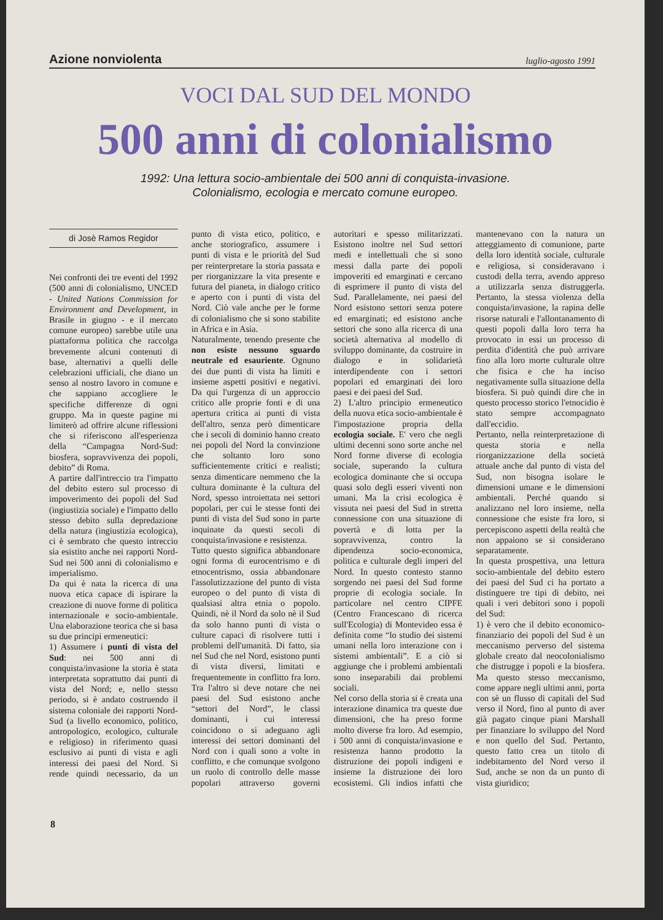Azione nonviolenta luglio-agosto 1991
VOCI DAL SUD DEL MONDO
500 anni di colonialismo
1992: Una lettura socio-ambientale dei 500 anni di conquista-invasione.
Colonialismo, ecologia e mercato comune europeo.
di Josè Ramos Regidor
Nei confronti dei tre eventi del 1992 (500 anni di colonialismo, UNCED - United Nations Commission for Environment and Development, in Brasile in giugno - e il mercato comune europeo) sarebbe utile una piattaforma politica che raccolga brevemente alcuni contenuti di base, alternativi a quelli delle celebrazioni ufficiali, che diano un senso al nostro lavoro in comune e che sappiano accogliere le specifiche differenze di ogni gruppo. Ma in queste pagine mi limiterò ad offrire alcune riflessioni che si riferiscono all'esperienza della “Campagna Nord-Sud: biosfera, sopravvivenza dei popoli, debito” di Roma.
A partire dall'intreccio tra l'impatto del debito estero sul processo di impoverimento dei popoli del Sud (ingiustizia sociale) e l'impatto dello stesso debito sulla depredazione della natura (ingiustizia ecologica), ci è sembrato che questo intreccio sia esistito anche nei rapporti Nord-Sud nei 500 anni di colonialismo e imperialismo.
Da qui è nata la ricerca di una nuova etica capace di ispirare la creazione di nuove forme di politica internazionale e socio-ambientale. Una elaborazione teorica che si basa su due principi ermeneutici:
1) Assumere i punti di vista del Sud: nei 500 anni di conquista/invasione la storia è stata interpretata soprattutto dai punti di vista del Nord; e, nello stesso periodo, si è andato costruendo il sistema coloniale dei rapporti Nord-Sud (a livello economico, politico, antropologico, ecologico, culturale e religioso) in riferimento quasi esclusivo ai punti di vista e agli interessi dei paesi del Nord. Si rende quindi necessario, da un punto di vista etico, politico, e anche storiografico, assumere i punti di vista e le priorità del Sud per reinterpretare la storia passata e per riorganizzare la vita presente e futura del pianeta, in dialogo critico e aperto con i punti di vista del Nord. Ciò vale anche per le forme di colonialismo che si sono stabilite in Africa e in Asia.
Naturalmente, tenendo presente che non esiste nessuno sguardo neutrale ed esauriente. Ognuno dei due punti di vista ha limiti e insieme aspetti positivi e negativi. Da qui l'urgenza di un approccio critico alle proprie fonti e di una apertura critica ai punti di vista dell'altro, senza però dimenticare che i secoli di dominio hanno creato nei popoli del Nord la convinzione che soltanto loro sono sufficientemente critici e realisti; senza dimenticare nemmeno che la cultura dominante è la cultura del Nord, spesso introiettata nei settori popolari, per cui le stesse fonti dei punti di vista del Sud sono in parte inquinate da questi secoli di conquista/invasione e resistenza.
Tutto questo significa abbandonare ogni forma di eurocentrismo e di etnocentrismo, ossia abbandonare l'assolutizzazione del punto di vista europeo o del punto di vista di qualsiasi altra etnia o popolo. Quindi, nè il Nord da solo nè il Sud da solo hanno punti di vista o culture capaci di risolvere tutti i problemi dell'umanità. Di fatto, sia nel Sud che nel Nord, esistono punti di vista diversi, limitati e frequentemente in conflitto fra loro. Tra l'altro si deve notare che nei paesi del Sud esistono anche “settori del Nord”, le classi dominanti, i cui interessi coincidono o si adeguano agli interessi dei settori dominanti del Nord con i quali sono a volte in conflitto, e che comunque svolgono un ruolo di controllo delle masse popolari attraverso governi autoritari e spesso militarizzati. Esistono inoltre nel Sud settori medi e intellettuali che si sono messi dalla parte dei popoli impoveriti ed emarginati e cercano di esprimere il punto di vista del Sud. Parallelamente, nei paesi del Nord esistono settori senza potere ed emarginati; ed esistono anche settori che sono alla ricerca di una società alternativa al modello di sviluppo dominante, da costruire in dialogo e in solidarietà interdipendente con i settori popolari ed emarginati dei loro paesi e dei paesi del Sud.
2) L'altro principio ermeneutico della nuova etica socio-ambientale è l'impostazione propria della ecologia sociale. E' vero che negli ultimi decenni sono sorte anche nel Nord forme diverse di ecologia sociale, superando la cultura ecologica dominante che si occupa quasi solo degli esseri viventi non umani. Ma la crisi ecologica è vissuta nei paesi del Sud in stretta connessione con una situazione di povertà e di lotta per la sopravvivenza, contro la dipendenza socio-economica, politica e culturale degli imperi del Nord. In questo contesto stanno sorgendo nei paesi del Sud forme proprie di ecologia sociale. In particolare nel centro CIPFE (Centro Francescano di ricerca sull'Ecologia) di Montevideo essa è definita come “lo studio dei sistemi umani nella loro interazione con i sistemi ambientali”. E a ciò si aggiunge che i problemi ambientali sono inseparabili dai problemi sociali.
Nel corso della storia si è creata una interazione dinamica tra queste due dimensioni, che ha preso forme molto diverse fra loro. Ad esempio, i 500 anni di conquista/invasione e resistenza hanno prodotto la distruzione dei popoli indigeni e insieme la distruzione dei loro ecosistemi. Gli indios infatti che mantenevano con la natura un atteggiamento di comunione, parte della loro identità sociale, culturale e religiosa, si consideravano i custodi della terra, avendo appreso a utilizzarla senza distruggerla. Pertanto, la stessa violenza della conquista/invasione, la rapina delle risorse naturali e l'allontanamento di questi popoli dalla loro terra ha provocato in essi un processo di perdita d'identità che può arrivare fino alla loro morte culturale oltre che fisica e che ha inciso negativamente sulla situazione della biosfera. Si può quindi dire che in questo processo storico l'etnocidio è stato sempre accompagnato dall'eccidio.
Pertanto, nella reinterpretazione di questa storia e nella riorganizzazione della società attuale anche dal punto di vista del Sud, non bisogna isolare le dimensioni umane e le dimensioni ambientali. Perché quando si analizzano nel loro insieme, nella connessione che esiste fra loro, si percepiscono aspetti della realtà che non appaiono se si considerano separatamente.
In questa prospettiva, una lettura socio-ambientale del debito estero dei paesi del Sud ci ha portato a distinguere tre tipi di debito, nei quali i veri debitori sono i popoli del Sud:
1) è vero che il debito economico-finanziario dei popoli del Sud è un meccanismo perverso del sistema globale creato dal neocolonialismo che distrugge i popoli e la biosfera. Ma questo stesso meccanismo, come appare negli ultimi anni, porta con sè un flusso di capitali del Sud verso il Nord, fino al punto di aver già pagato cinque piani Marshall per finanziare lo sviluppo del Nord e non quello del Sud. Pertanto, questo fatto crea un titolo di indebitamento del Nord verso il Sud, anche se non da un punto di vista giuridico;
8